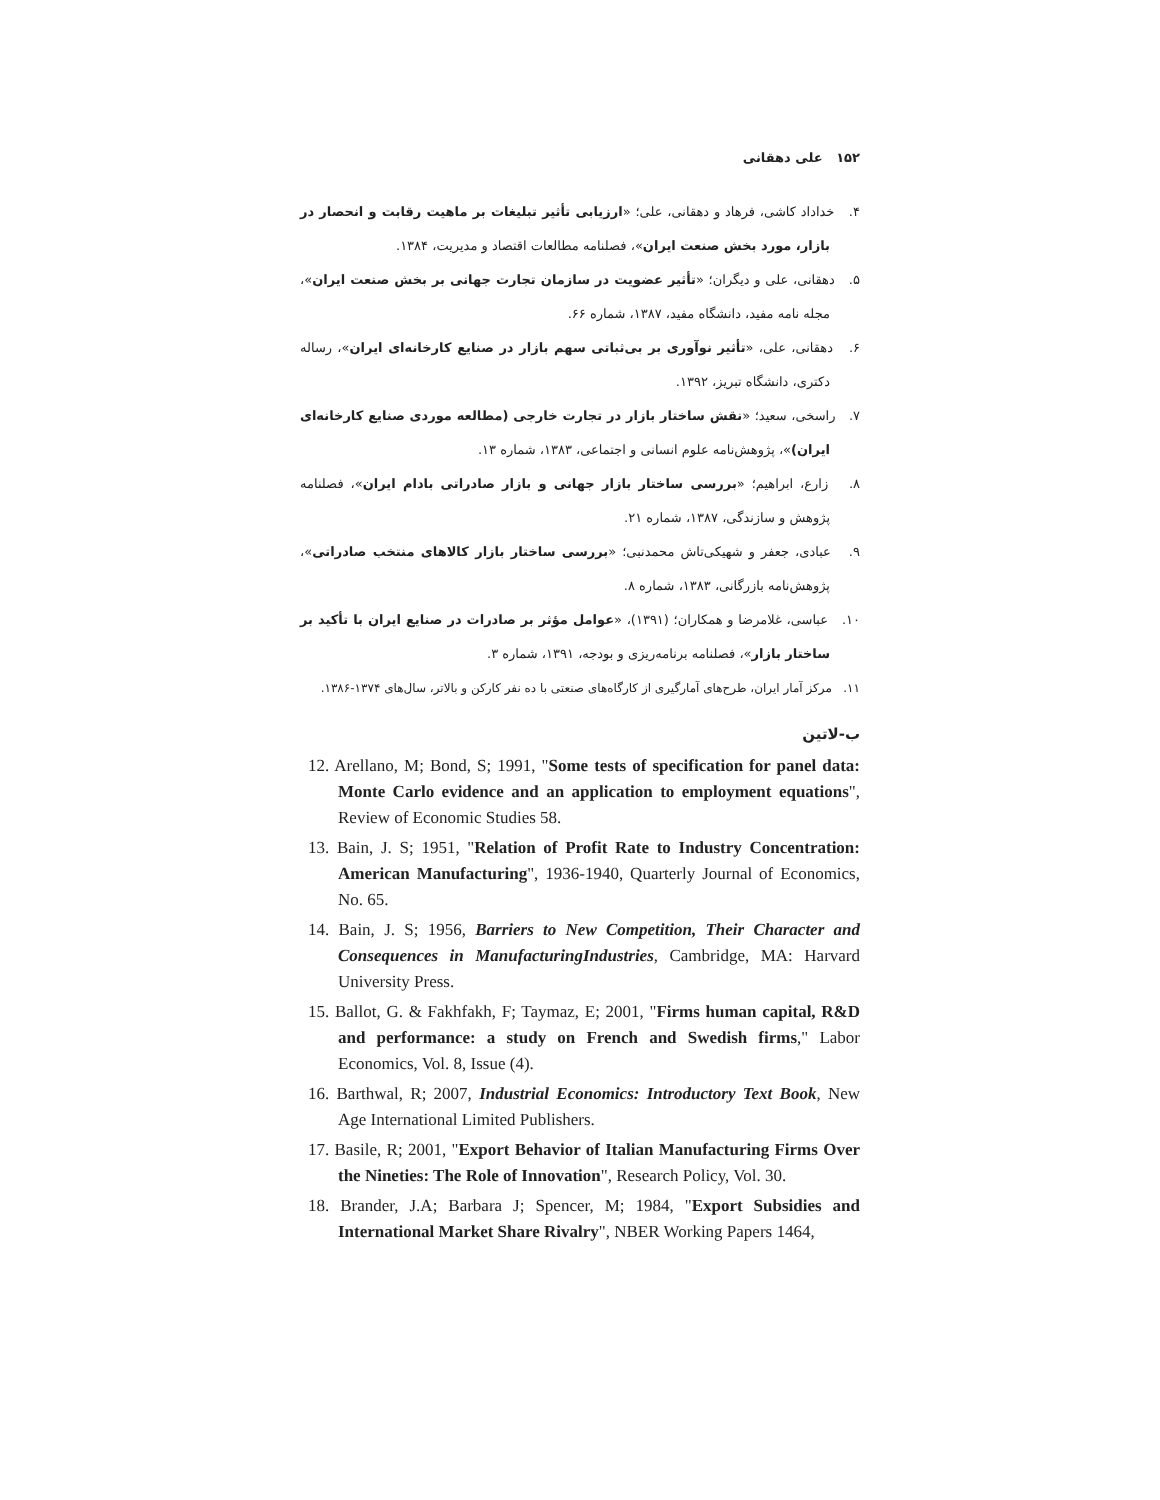۱۵۲ علی دهقانی
۴. خداداد کاشی، فرهاد و دهقانی، علی؛ «ارزیابی تأثیر تبلیغات بر ماهیت رقابت و انحصار در بازار، مورد بخش صنعت ایران»، فصلنامه مطالعات اقتصاد و مدیریت، ۱۳۸۴.
۵. دهقانی، علی و دیگران؛ «تأثیر عضویت در سازمان تجارت جهانی بر بخش صنعت ایران»، مجله نامه مفید، دانشگاه مفید، ۱۳۸۷، شماره ۶۶.
۶. دهقانی، علی، «تأثیر نوآوری بر بی‌ثباتی سهم بازار در صنایع کارخانه‌ای ایران»، رساله دکتری، دانشگاه تبریز، ۱۳۹۲.
۷. راسخی، سعید؛ «نقش ساختار بازار در تجارت خارجی (مطالعه موردی صنایع کارخانه‌ای ایران)»، پژوهش‌نامه علوم انسانی و اجتماعی، ۱۳۸۳، شماره ۱۳.
۸. زارع، ابراهیم؛ «بررسی ساختار بازار جهانی و بازار صادراتی بادام ایران»، فصلنامه پژوهش و سازندگی، ۱۳۸۷، شماره ۲۱.
۹. عبادی، جعفر و شهیکی‌تاش محمدنبی؛ «بررسی ساختار بازار کالاهای منتخب صادراتی»، پژوهش‌نامه بازرگانی، ۱۳۸۳، شماره ۸.
۱۰. عباسی، غلامرضا و همکاران؛ (۱۳۹۱)، «عوامل مؤثر بر صادرات در صنایع ایران با تأکید بر ساختار بازار»، فصلنامه برنامه‌ریزی و بودجه، ۱۳۹۱، شماره ۳.
۱۱. مرکز آمار ایران، طرح‌های آمارگیری از کارگاه‌های صنعتی با ده نفر کارکن و بالاتر، سال‌های ۱۳۷۴-۱۳۸۶.
ب-لاتین
12. Arellano, M; Bond, S; 1991, "Some tests of specification for panel data: Monte Carlo evidence and an application to employment equations", Review of Economic Studies 58.
13. Bain, J. S; 1951, "Relation of Profit Rate to Industry Concentration: American Manufacturing", 1936-1940, Quarterly Journal of Economics, No. 65.
14. Bain, J. S; 1956, Barriers to New Competition, Their Character and Consequences in ManufacturingIndustries, Cambridge, MA: Harvard University Press.
15. Ballot, G. & Fakhfakh, F; Taymaz, E; 2001, "Firms human capital, R&D and performance: a study on French and Swedish firms," Labor Economics, Vol. 8, Issue (4).
16. Barthwal, R; 2007, Industrial Economics: Introductory Text Book, New Age International Limited Publishers.
17. Basile, R; 2001, "Export Behavior of Italian Manufacturing Firms Over the Nineties: The Role of Innovation", Research Policy, Vol. 30.
18. Brander, J.A; Barbara J; Spencer, M; 1984, "Export Subsidies and International Market Share Rivalry", NBER Working Papers 1464,